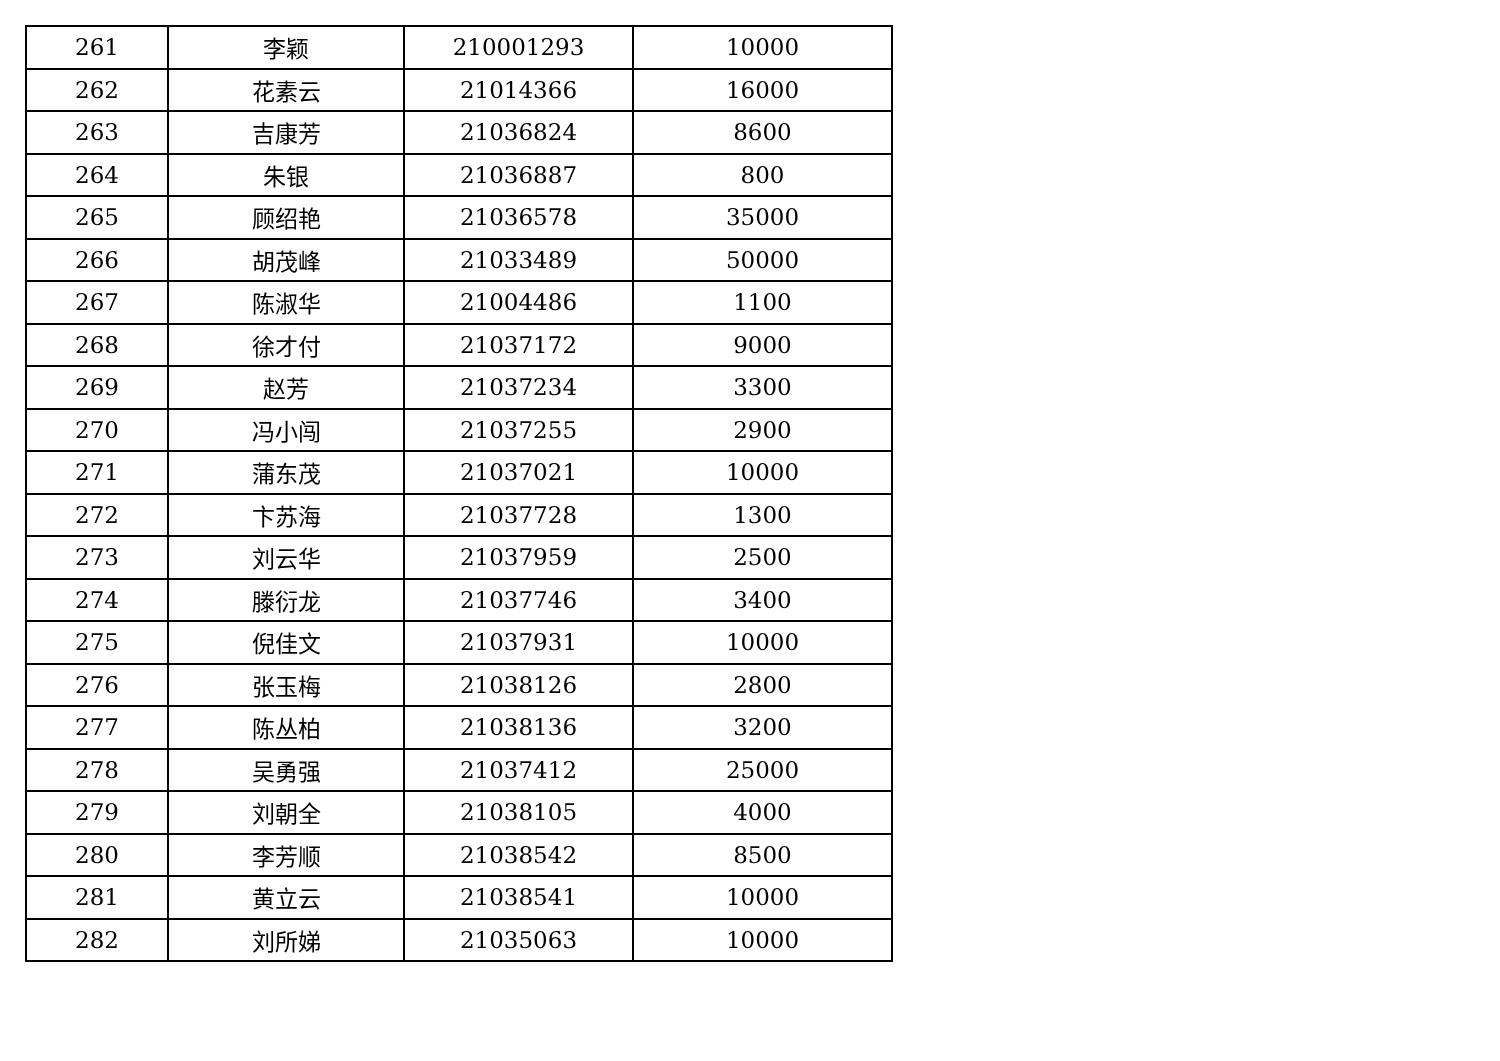| 261 | 李颖 | 210001293 | 10000 |
| 262 | 花素云 | 21014366 | 16000 |
| 263 | 吉康芳 | 21036824 | 8600 |
| 264 | 朱银 | 21036887 | 800 |
| 265 | 顾绍艳 | 21036578 | 35000 |
| 266 | 胡茂峰 | 21033489 | 50000 |
| 267 | 陈淑华 | 21004486 | 1100 |
| 268 | 徐才付 | 21037172 | 9000 |
| 269 | 赵芳 | 21037234 | 3300 |
| 270 | 冯小闯 | 21037255 | 2900 |
| 271 | 蒲东茂 | 21037021 | 10000 |
| 272 | 卞苏海 | 21037728 | 1300 |
| 273 | 刘云华 | 21037959 | 2500 |
| 274 | 滕衍龙 | 21037746 | 3400 |
| 275 | 倪佳文 | 21037931 | 10000 |
| 276 | 张玉梅 | 21038126 | 2800 |
| 277 | 陈丛柏 | 21038136 | 3200 |
| 278 | 吴勇强 | 21037412 | 25000 |
| 279 | 刘朝全 | 21038105 | 4000 |
| 280 | 李芳顺 | 21038542 | 8500 |
| 281 | 黄立云 | 21038541 | 10000 |
| 282 | 刘所娣 | 21035063 | 10000 |